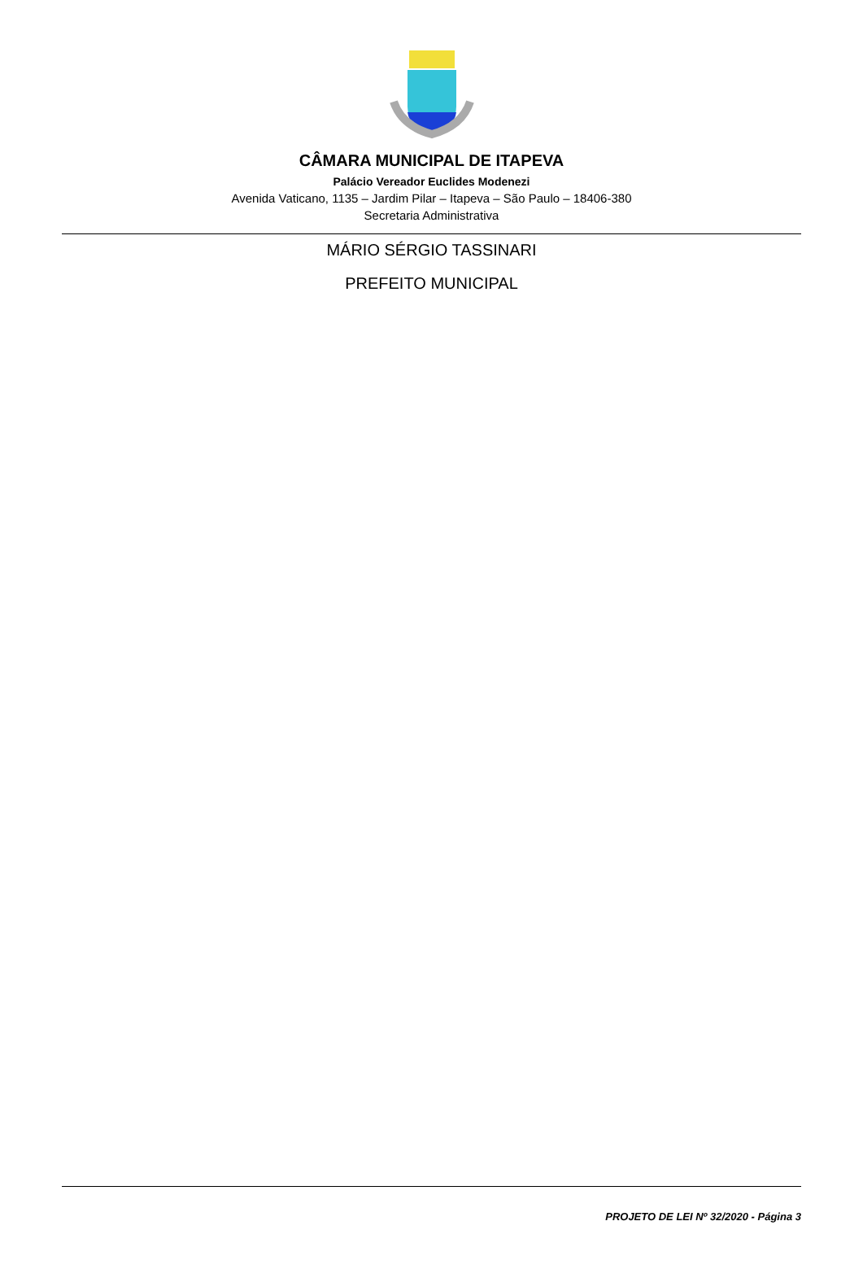CÂMARA MUNICIPAL DE ITAPEVA
Palácio Vereador Euclides Modenezi
Avenida Vaticano, 1135 – Jardim Pilar – Itapeva – São Paulo – 18406-380
Secretaria Administrativa
MÁRIO SÉRGIO TASSINARI
PREFEITO MUNICIPAL
PROJETO DE LEI Nº 32/2020 - Página 3